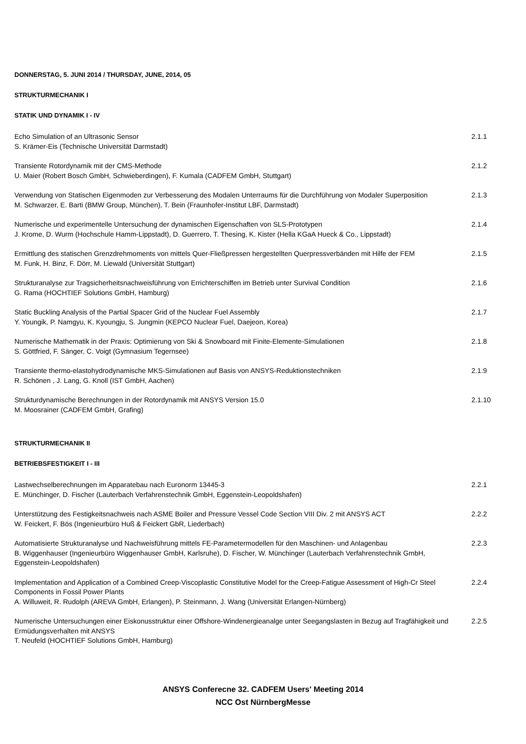DONNERSTAG, 5. JUNI 2014 / THURSDAY, JUNE, 2014, 05
STRUKTURMECHANIK I
STATIK UND DYNAMIK I - IV
Echo Simulation of an Ultrasonic Sensor
S. Krämer-Eis (Technische Universität Darmstadt)
2.1.1
Transiente Rotordynamik mit der CMS-Methode
U. Maier (Robert Bosch GmbH, Schwieberdingen), F. Kumala (CADFEM GmbH, Stuttgart)
2.1.2
Verwendung von Statischen Eigenmoden zur Verbesserung des Modalen Unterraums für die Durchführung von Modaler Superposition
M. Schwarzer, E. Barti (BMW Group, München), T. Bein (Fraunhofer-Institut LBF, Darmstadt)
2.1.3
Numerische und experimentelle Untersuchung der dynamischen Eigenschaften von SLS-Prototypen
J. Krome, D. Wurm (Hochschule Hamm-Lippstadt), D. Guerrero, T. Thesing, K. Kister (Hella KGaA Hueck & Co., Lippstadt)
2.1.4
Ermittlung des statischen Grenzdrehmoments von mittels Quer-Fließpressen hergestellten Querpressverbänden mit Hilfe der FEM
M. Funk, H. Binz, F. Dörr, M. Liewald (Universität Stuttgart)
2.1.5
Strukturanalyse zur Tragsicherheitsnachweisführung von Errichterschiffen im Betrieb unter Survival Condition
G. Rama (HOCHTIEF Solutions GmbH, Hamburg)
2.1.6
Static Buckling Analysis of the Partial Spacer Grid of the Nuclear Fuel Assembly
Y. Youngik, P. Namgyu, K. Kyoungju, S. Jungmin (KEPCO Nuclear Fuel, Daejeon, Korea)
2.1.7
Numerische Mathematik in der Praxis: Optimierung von Ski & Snowboard mit Finite-Elemente-Simulationen
S. Göttfried, F. Sänger, C. Voigt (Gymnasium Tegernsee)
2.1.8
Transiente thermo-elastohydrodynamische MKS-Simulationen auf Basis von ANSYS-Reduktionstechniken
R. Schönen , J. Lang, G. Knoll (IST GmbH, Aachen)
2.1.9
Strukturdynamische Berechnungen in der Rotordynamik mit ANSYS Version 15.0
M. Moosrainer (CADFEM GmbH, Grafing)
2.1.10
STRUKTURMECHANIK II
BETRIEBSFESTIGKEIT I - III
Lastwechselberechnungen im Apparatebau nach Euronorm 13445-3
E. Münchinger, D. Fischer (Lauterbach Verfahrenstechnik GmbH, Eggenstein-Leopoldshafen)
2.2.1
Unterstützung des Festigkeitsnachweis nach ASME Boiler and Pressure Vessel Code Section VIII Div. 2 mit ANSYS ACT
W. Feickert, F. Bös (Ingenieurbüro Huß & Feickert GbR, Liederbach)
2.2.2
Automatisierte Strukturanalyse und Nachweisführung mittels FE-Parametermodellen für den Maschinen- und Anlagenbau
B. Wiggenhauser (Ingenieurbüro Wiggenhauser GmbH, Karlsruhe), D. Fischer, W. Münchinger (Lauterbach Verfahrenstechnik GmbH, Eggenstein-Leopoldshafen)
2.2.3
Implementation and Application of a Combined Creep-Viscoplastic Constitutive Model for the Creep-Fatigue Assessment of High-Cr Steel Components in Fossil Power Plants
A. Willuweit, R. Rudolph (AREVA GmbH, Erlangen), P. Steinmann, J. Wang (Universität Erlangen-Nürnberg)
2.2.4
Numerische Untersuchungen einer Eiskonusstruktur einer Offshore-Windenergieanalge unter Seegangslasten in Bezug auf Tragfähigkeit und Ermüdungsverhalten mit ANSYS
T. Neufeld (HOCHTIEF Solutions GmbH, Hamburg)
2.2.5
ANSYS Conferecne 32. CADFEM Users' Meeting 2014
NCC Ost NürnbergMesse